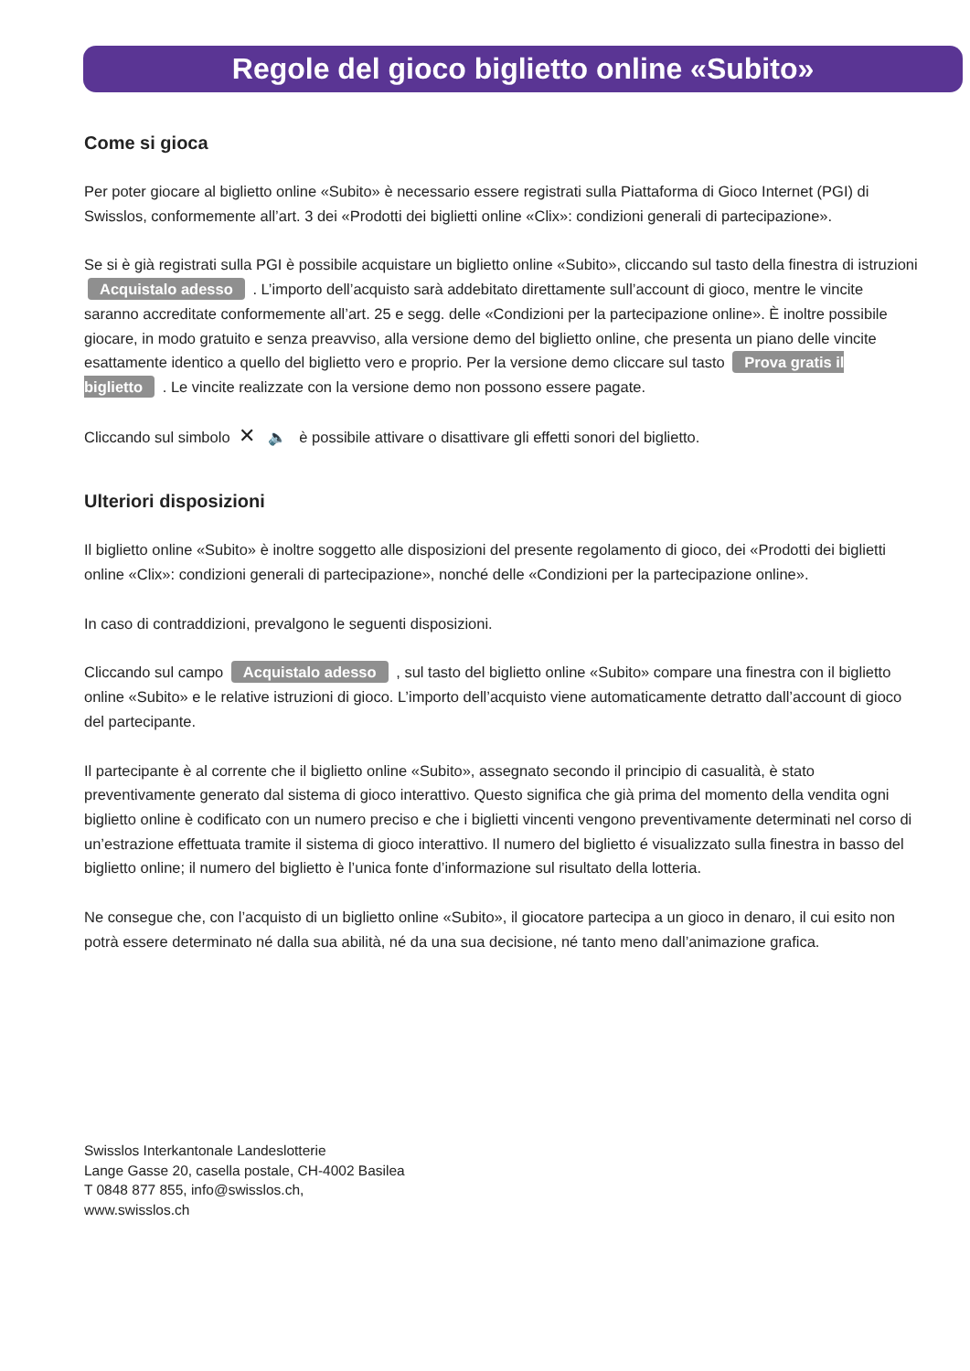Regole del gioco biglietto online «Subito»
Come si gioca
Per poter giocare al biglietto online «Subito» è necessario essere registrati sulla Piattaforma di Gioco Internet (PGI) di Swisslos, conformemente all’art. 3 dei «Prodotti dei biglietti online «Clix»: condizioni generali di partecipazione».
Se si è già registrati sulla PGI è possibile acquistare un biglietto online «Subito», cliccando sul tasto della finestra di istruzioni Acquistalo adesso . L’importo dell’acquisto sarà addebitato direttamente sull’account di gioco, mentre le vincite saranno accreditate conformemente all’art. 25 e segg. delle «Condizioni per la partecipazione online». È inoltre possibile giocare, in modo gratuito e senza preavviso, alla versione demo del biglietto online, che presenta un piano delle vincite esattamente identico a quello del biglietto vero e proprio. Per la versione demo cliccare sul tasto Prova gratis il biglietto . Le vincite realizzate con la versione demo non possono essere pagate.
Cliccando sul simbolo ✕ 🔈 è possibile attivare o disattivare gli effetti sonori del biglietto.
Ulteriori disposizioni
Il biglietto online «Subito» è inoltre soggetto alle disposizioni del presente regolamento di gioco, dei «Prodotti dei biglietti online «Clix»: condizioni generali di partecipazione», nonché delle «Condizioni per la partecipazione online».
In caso di contraddizioni, prevalgono le seguenti disposizioni.
Cliccando sul campo Acquistalo adesso , sul tasto del biglietto online «Subito» compare una finestra con il biglietto online «Subito» e le relative istruzioni di gioco. L’importo dell’acquisto viene automaticamente detratto dall’account di gioco del partecipante.
Il partecipante è al corrente che il biglietto online «Subito», assegnato secondo il principio di casualità, è stato preventivamente generato dal sistema di gioco interattivo. Questo significa che già prima del momento della vendita ogni biglietto online è codificato con un numero preciso e che i biglietti vincenti vengono preventivamente determinati nel corso di un’estrazione effettuata tramite il sistema di gioco interattivo. Il numero del biglietto é visualizzato sulla finestra in basso del biglietto online; il numero del biglietto è l’unica fonte d’informazione sul risultato della lotteria.
Ne consegue che, con l’acquisto di un biglietto online «Subito», il giocatore partecipa a un gioco in denaro, il cui esito non potrà essere determinato né dalla sua abilità, né da una sua decisione, né tanto meno dall’animazione grafica.
Swisslos Interkantonale Landeslotterie
Lange Gasse 20, casella postale, CH-4002 Basilea
T 0848 877 855, info@swisslos.ch,
www.swisslos.ch